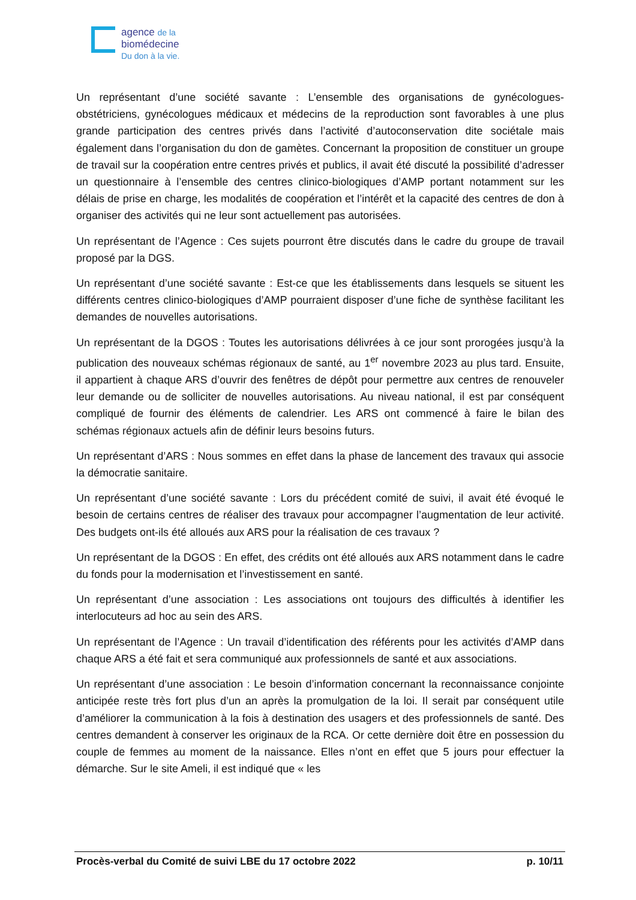agence de la
biomédecine
Du don à la vie.
Un représentant d’une société savante : L’ensemble des organisations de gynécologues-obstétriciens, gynécologues médicaux et médecins de la reproduction sont favorables à une plus grande participation des centres privés dans l’activité d’autoconservation dite sociétale mais également dans l’organisation du don de gamètes. Concernant la proposition de constituer un groupe de travail sur la coopération entre centres privés et publics, il avait été discuté la possibilité d’adresser un questionnaire à l’ensemble des centres clinico-biologiques d’AMP portant notamment sur les délais de prise en charge, les modalités de coopération et l’intérêt et la capacité des centres de don à organiser des activités qui ne leur sont actuellement pas autorisées.
Un représentant de l’Agence : Ces sujets pourront être discutés dans le cadre du groupe de travail proposé par la DGS.
Un représentant d’une société savante : Est-ce que les établissements dans lesquels se situent les différents centres clinico-biologiques d’AMP pourraient disposer d’une fiche de synthèse facilitant les demandes de nouvelles autorisations.
Un représentant de la DGOS : Toutes les autorisations délivrées à ce jour sont prorogées jusqu’à la publication des nouveaux schémas régionaux de santé, au 1<sup>er</sup> novembre 2023 au plus tard. Ensuite, il appartient à chaque ARS d’ouvrir des fenêtres de dépôt pour permettre aux centres de renouveler leur demande ou de solliciter de nouvelles autorisations. Au niveau national, il est par conséquent compliqué de fournir des éléments de calendrier. Les ARS ont commencé à faire le bilan des schémas régionaux actuels afin de définir leurs besoins futurs.
Un représentant d’ARS : Nous sommes en effet dans la phase de lancement des travaux qui associe la démocratie sanitaire.
Un représentant d’une société savante : Lors du précédent comité de suivi, il avait été évoqué le besoin de certains centres de réaliser des travaux pour accompagner l’augmentation de leur activité. Des budgets ont-ils été alloués aux ARS pour la réalisation de ces travaux ?
Un représentant de la DGOS : En effet, des crédits ont été alloués aux ARS notamment dans le cadre du fonds pour la modernisation et l’investissement en santé.
Un représentant d’une association : Les associations ont toujours des difficultés à identifier les interlocuteurs ad hoc au sein des ARS.
Un représentant de l’Agence : Un travail d’identification des référents pour les activités d’AMP dans chaque ARS a été fait et sera communiqué aux professionnels de santé et aux associations.
Un représentant d’une association : Le besoin d’information concernant la reconnaissance conjointe anticipée reste très fort plus d’un an après la promulgation de la loi. Il serait par conséquent utile d’améliorer la communication à la fois à destination des usagers et des professionnels de santé. Des centres demandent à conserver les originaux de la RCA. Or cette dernière doit être en possession du couple de femmes au moment de la naissance. Elles n’ont en effet que 5 jours pour effectuer la démarche. Sur le site Ameli, il est indiqué que « les
Procès-verbal du Comité de suivi LBE du 17 octobre 2022 p. 10/11